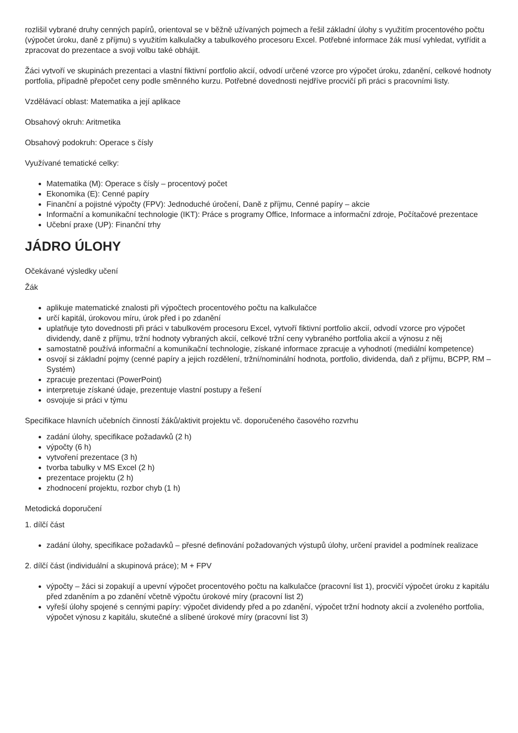rozlišil vybrané druhy cenných papírů, orientoval se v běžně užívaných pojmech a řešil základní úlohy s využitím procentového počtu (výpočet úroku, daně z příjmu) s využitím kalkulačky a tabulkového procesoru Excel. Potřebné informace žák musí vyhledat, vytřídit a zpracovat do prezentace a svoji volbu také obhájit.
Žáci vytvoří ve skupinách prezentaci a vlastní fiktivní portfolio akcií, odvodí určené vzorce pro výpočet úroku, zdanění, celkové hodnoty portfolia, případně přepočet ceny podle směnného kurzu. Potřebné dovednosti nejdříve procvičí při práci s pracovními listy.
Vzdělávací oblast: Matematika a její aplikace
Obsahový okruh: Aritmetika
Obsahový podokruh: Operace s čísly
Využívané tematické celky:
Matematika (M): Operace s čísly – procentový počet
Ekonomika (E): Cenné papíry
Finanční a pojistné výpočty (FPV): Jednoduché úročení, Daně z příjmu, Cenné papíry – akcie
Informační a komunikační technologie (IKT): Práce s programy Office, Informace a informační zdroje, Počítačové prezentace
Učební praxe (UP): Finanční trhy
JÁDRO ÚLOHY
Očekávané výsledky učení
Žák
aplikuje matematické znalosti při výpočtech procentového počtu na kalkulačce
určí kapitál, úrokovou míru, úrok před i po zdanění
uplatňuje tyto dovednosti při práci v tabulkovém procesoru Excel, vytvoří fiktivní portfolio akcií, odvodí vzorce pro výpočet dividendy, daně z příjmu, tržní hodnoty vybraných akcií, celkové tržní ceny vybraného portfolia akcií a výnosu z něj
samostatně používá informační a komunikační technologie, získané informace zpracuje a vyhodnotí (mediální kompetence)
osvojí si základní pojmy (cenné papíry a jejich rozdělení, tržní/nominální hodnota, portfolio, dividenda, daň z příjmu, BCPP, RM – Systém)
zpracuje prezentaci (PowerPoint)
interpretuje získané údaje, prezentuje vlastní postupy a řešení
osvojuje si práci v týmu
Specifikace hlavních učebních činností žáků/aktivit projektu vč. doporučeného časového rozvrhu
zadání úlohy, specifikace požadavků (2 h)
výpočty (6 h)
vytvoření prezentace (3 h)
tvorba tabulky v MS Excel (2 h)
prezentace projektu (2 h)
zhodnocení projektu, rozbor chyb (1 h)
Metodická doporučení
1. dílčí část
zadání úlohy, specifikace požadavků – přesné definování požadovaných výstupů úlohy, určení pravidel a podmínek realizace
2. dílčí část (individuální a skupinová práce); M + FPV
výpočty – žáci si zopakují a upevní výpočet procentového počtu na kalkulačce (pracovní list 1), procvičí výpočet úroku z kapitálu před zdaněním a po zdanění včetně výpočtu úrokové míry (pracovní list 2)
vyřeší úlohy spojené s cennými papíry: výpočet dividendy před a po zdanění, výpočet tržní hodnoty akcií a zvoleného portfolia, výpočet výnosu z kapitálu, skutečné a slíbené úrokové míry (pracovní list 3)